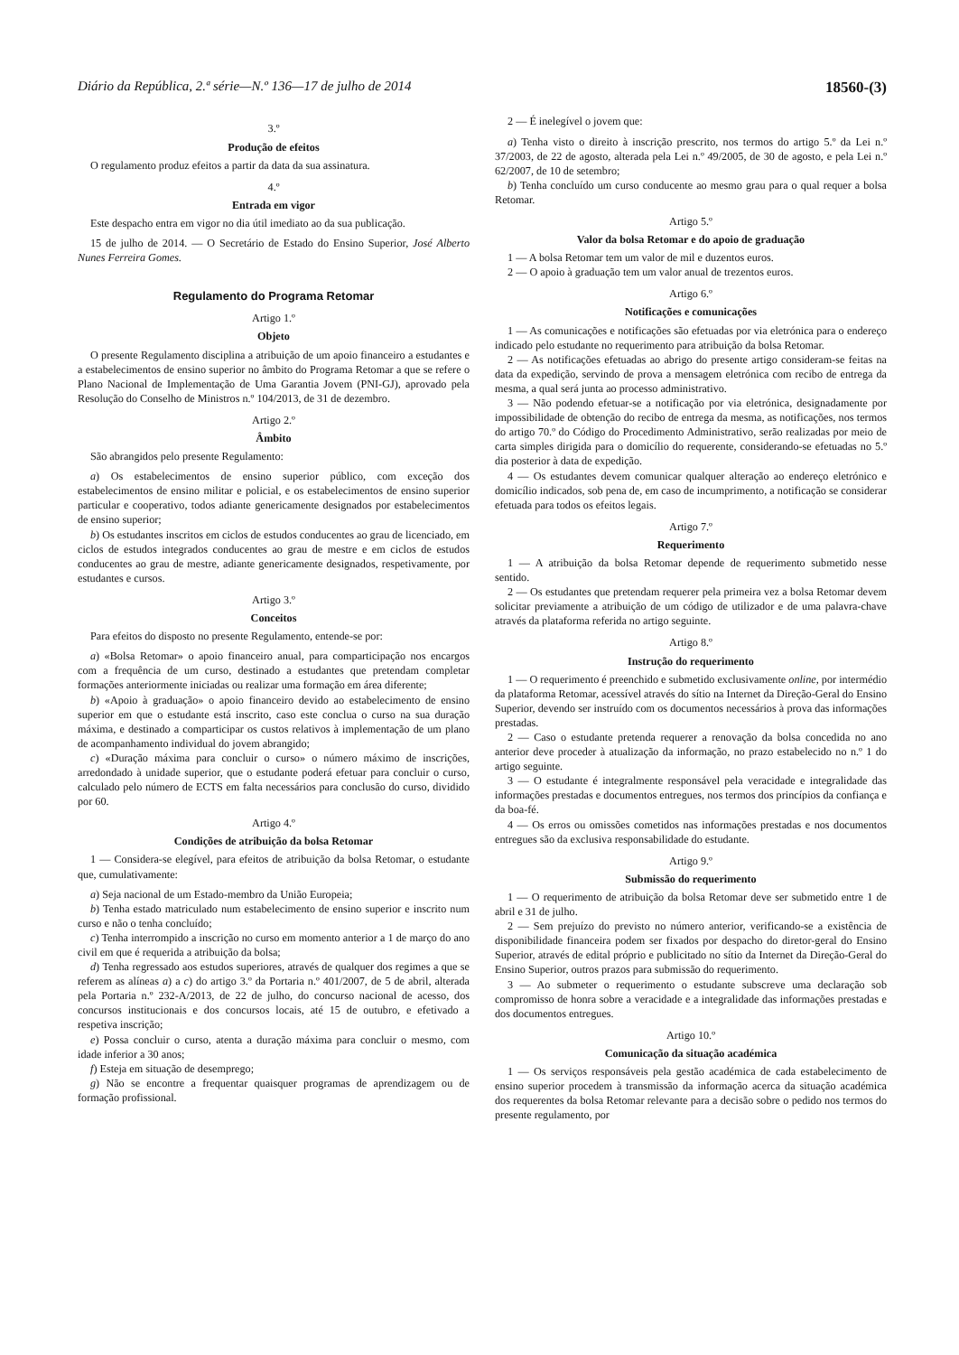Diário da República, 2.ª série—N.º 136—17 de julho de 2014 18560-(3)
3.º
Produção de efeitos
O regulamento produz efeitos a partir da data da sua assinatura.
4.º
Entrada em vigor
Este despacho entra em vigor no dia útil imediato ao da sua publicação.
15 de julho de 2014. — O Secretário de Estado do Ensino Superior, José Alberto Nunes Ferreira Gomes.
Regulamento do Programa Retomar
Artigo 1.º
Objeto
O presente Regulamento disciplina a atribuição de um apoio financeiro a estudantes e a estabelecimentos de ensino superior no âmbito do Programa Retomar a que se refere o Plano Nacional de Implementação de Uma Garantia Jovem (PNI-GJ), aprovado pela Resolução do Conselho de Ministros n.º 104/2013, de 31 de dezembro.
Artigo 2.º
Âmbito
São abrangidos pelo presente Regulamento:
a) Os estabelecimentos de ensino superior público, com exceção dos estabelecimentos de ensino militar e policial, e os estabelecimentos de ensino superior particular e cooperativo, todos adiante genericamente designados por estabelecimentos de ensino superior;
b) Os estudantes inscritos em ciclos de estudos conducentes ao grau de licenciado, em ciclos de estudos integrados conducentes ao grau de mestre e em ciclos de estudos conducentes ao grau de mestre, adiante genericamente designados, respetivamente, por estudantes e cursos.
Artigo 3.º
Conceitos
Para efeitos do disposto no presente Regulamento, entende-se por:
a) «Bolsa Retomar» o apoio financeiro anual, para comparticipação nos encargos com a frequência de um curso, destinado a estudantes que pretendam completar formações anteriormente iniciadas ou realizar uma formação em área diferente;
b) «Apoio à graduação» o apoio financeiro devido ao estabelecimento de ensino superior em que o estudante está inscrito, caso este conclua o curso na sua duração máxima, e destinado a comparticipar os custos relativos à implementação de um plano de acompanhamento individual do jovem abrangido;
c) «Duração máxima para concluir o curso» o número máximo de inscrições, arredondado à unidade superior, que o estudante poderá efetuar para concluir o curso, calculado pelo número de ECTS em falta necessários para conclusão do curso, dividido por 60.
Artigo 4.º
Condições de atribuição da bolsa Retomar
1 — Considera-se elegível, para efeitos de atribuição da bolsa Retomar, o estudante que, cumulativamente:
a) Seja nacional de um Estado-membro da União Europeia;
b) Tenha estado matriculado num estabelecimento de ensino superior e inscrito num curso e não o tenha concluído;
c) Tenha interrompido a inscrição no curso em momento anterior a 1 de março do ano civil em que é requerida a atribuição da bolsa;
d) Tenha regressado aos estudos superiores, através de qualquer dos regimes a que se referem as alíneas a) a c) do artigo 3.º da Portaria n.º 401/2007, de 5 de abril, alterada pela Portaria n.º 232-A/2013, de 22 de julho, do concurso nacional de acesso, dos concursos institucionais e dos concursos locais, até 15 de outubro, e efetivado a respetiva inscrição;
e) Possa concluir o curso, atenta a duração máxima para concluir o mesmo, com idade inferior a 30 anos;
f) Esteja em situação de desemprego;
g) Não se encontre a frequentar quaisquer programas de aprendizagem ou de formação profissional.
2 — É inelegível o jovem que:
a) Tenha visto o direito à inscrição prescrito, nos termos do artigo 5.º da Lei n.º 37/2003, de 22 de agosto, alterada pela Lei n.º 49/2005, de 30 de agosto, e pela Lei n.º 62/2007, de 10 de setembro;
b) Tenha concluído um curso conducente ao mesmo grau para o qual requer a bolsa Retomar.
Artigo 5.º
Valor da bolsa Retomar e do apoio de graduação
1 — A bolsa Retomar tem um valor de mil e duzentos euros.
2 — O apoio à graduação tem um valor anual de trezentos euros.
Artigo 6.º
Notificações e comunicações
1 — As comunicações e notificações são efetuadas por via eletrónica para o endereço indicado pelo estudante no requerimento para atribuição da bolsa Retomar.
2 — As notificações efetuadas ao abrigo do presente artigo consideram-se feitas na data da expedição, servindo de prova a mensagem eletrónica com recibo de entrega da mesma, a qual será junta ao processo administrativo.
3 — Não podendo efetuar-se a notificação por via eletrónica, designadamente por impossibilidade de obtenção do recibo de entrega da mesma, as notificações, nos termos do artigo 70.º do Código do Procedimento Administrativo, serão realizadas por meio de carta simples dirigida para o domicílio do requerente, considerando-se efetuadas no 5.º dia posterior à data de expedição.
4 — Os estudantes devem comunicar qualquer alteração ao endereço eletrónico e domicílio indicados, sob pena de, em caso de incumprimento, a notificação se considerar efetuada para todos os efeitos legais.
Artigo 7.º
Requerimento
1 — A atribuição da bolsa Retomar depende de requerimento submetido nesse sentido.
2 — Os estudantes que pretendam requerer pela primeira vez a bolsa Retomar devem solicitar previamente a atribuição de um código de utilizador e de uma palavra-chave através da plataforma referida no artigo seguinte.
Artigo 8.º
Instrução do requerimento
1 — O requerimento é preenchido e submetido exclusivamente online, por intermédio da plataforma Retomar, acessível através do sítio na Internet da Direção-Geral do Ensino Superior, devendo ser instruído com os documentos necessários à prova das informações prestadas.
2 — Caso o estudante pretenda requerer a renovação da bolsa concedida no ano anterior deve proceder à atualização da informação, no prazo estabelecido no n.º 1 do artigo seguinte.
3 — O estudante é integralmente responsável pela veracidade e integralidade das informações prestadas e documentos entregues, nos termos dos princípios da confiança e da boa-fé.
4 — Os erros ou omissões cometidos nas informações prestadas e nos documentos entregues são da exclusiva responsabilidade do estudante.
Artigo 9.º
Submissão do requerimento
1 — O requerimento de atribuição da bolsa Retomar deve ser submetido entre 1 de abril e 31 de julho.
2 — Sem prejuízo do previsto no número anterior, verificando-se a existência de disponibilidade financeira podem ser fixados por despacho do diretor-geral do Ensino Superior, através de edital próprio e publicitado no sítio da Internet da Direção-Geral do Ensino Superior, outros prazos para submissão do requerimento.
3 — Ao submeter o requerimento o estudante subscreve uma declaração sob compromisso de honra sobre a veracidade e a integralidade das informações prestadas e dos documentos entregues.
Artigo 10.º
Comunicação da situação académica
1 — Os serviços responsáveis pela gestão académica de cada estabelecimento de ensino superior procedem à transmissão da informação acerca da situação académica dos requerentes da bolsa Retomar relevante para a decisão sobre o pedido nos termos do presente regulamento, por